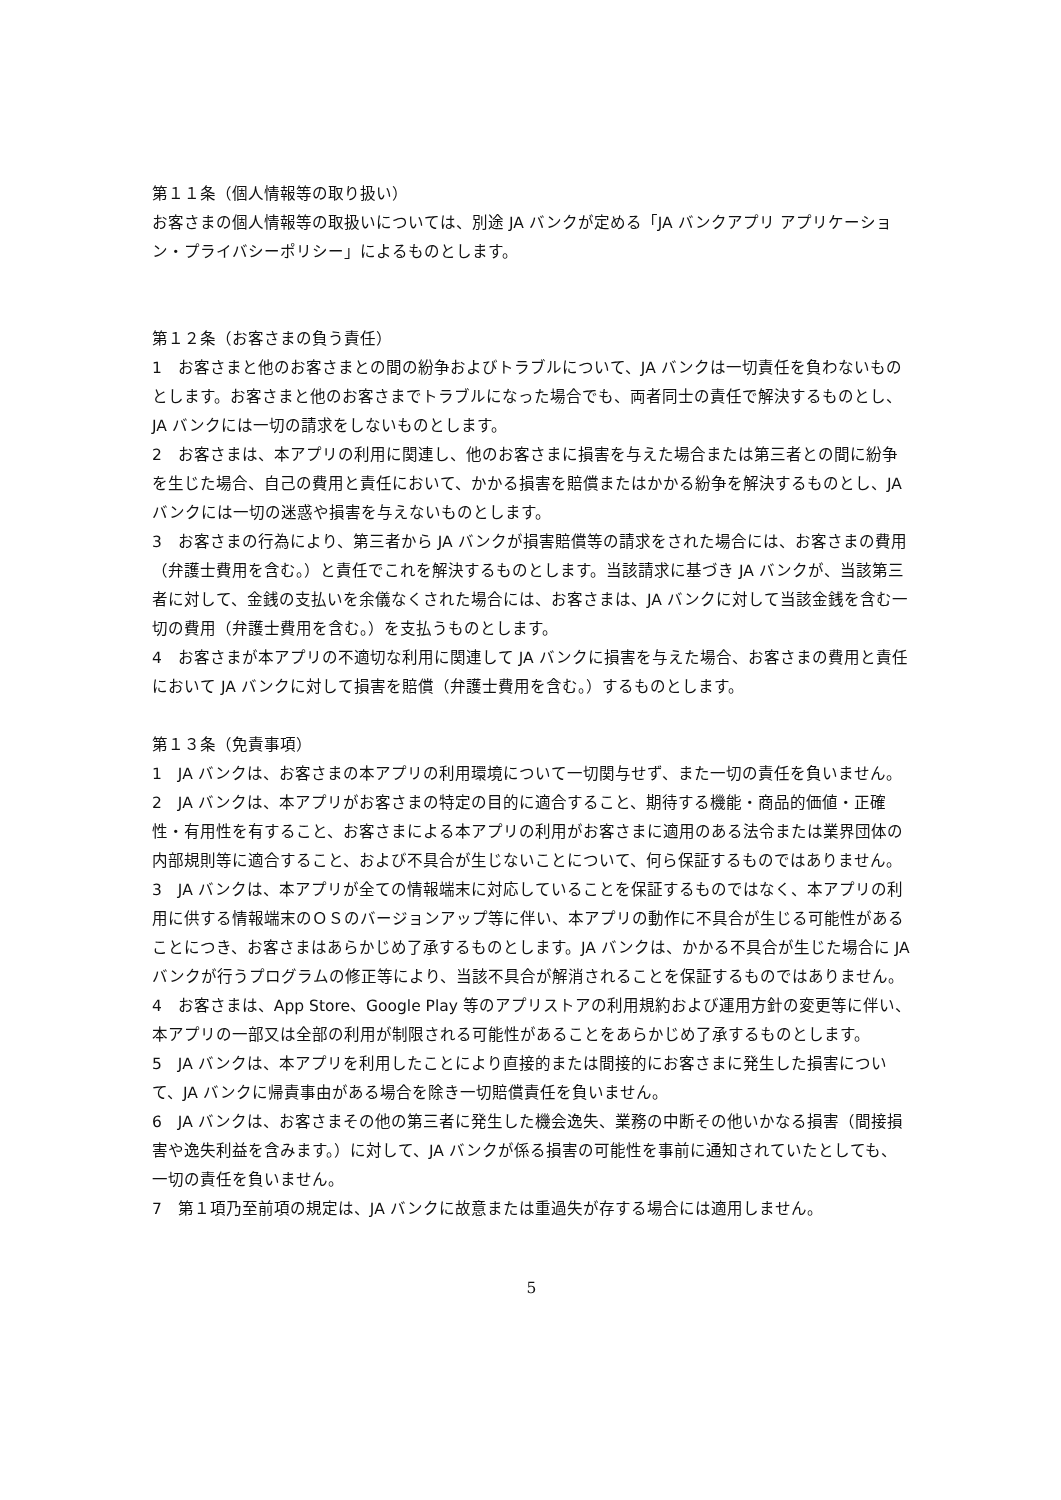第１１条（個人情報等の取り扱い）
お客さまの個人情報等の取扱いについては、別途 JA バンクが定める「JA バンクアプリ アプリケーション・プライバシーポリシー」によるものとします。
第１２条（お客さまの負う責任）
1　お客さまと他のお客さまとの間の紛争およびトラブルについて、JA バンクは一切責任を負わないものとします。お客さまと他のお客さまでトラブルになった場合でも、両者同士の責任で解決するものとし、JA バンクには一切の請求をしないものとします。
2　お客さまは、本アプリの利用に関連し、他のお客さまに損害を与えた場合または第三者との間に紛争を生じた場合、自己の費用と責任において、かかる損害を賠償またはかかる紛争を解決するものとし、JA バンクには一切の迷惑や損害を与えないものとします。
3　お客さまの行為により、第三者から JA バンクが損害賠償等の請求をされた場合には、お客さまの費用（弁護士費用を含む。）と責任でこれを解決するものとします。当該請求に基づき JA バンクが、当該第三者に対して、金銭の支払いを余儀なくされた場合には、お客さまは、JA バンクに対して当該金銭を含む一切の費用（弁護士費用を含む。）を支払うものとします。
4　お客さまが本アプリの不適切な利用に関連して JA バンクに損害を与えた場合、お客さまの費用と責任において JA バンクに対して損害を賠償（弁護士費用を含む。）するものとします。
第１３条（免責事項）
1　JA バンクは、お客さまの本アプリの利用環境について一切関与せず、また一切の責任を負いません。
2　JA バンクは、本アプリがお客さまの特定の目的に適合すること、期待する機能・商品的価値・正確性・有用性を有すること、お客さまによる本アプリの利用がお客さまに適用のある法令または業界団体の内部規則等に適合すること、および不具合が生じないことについて、何ら保証するものではありません。
3　JA バンクは、本アプリが全ての情報端末に対応していることを保証するものではなく、本アプリの利用に供する情報端末のＯＳのバージョンアップ等に伴い、本アプリの動作に不具合が生じる可能性があることにつき、お客さまはあらかじめ了承するものとします。JA バンクは、かかる不具合が生じた場合に JA バンクが行うプログラムの修正等により、当該不具合が解消されることを保証するものではありません。
4　お客さまは、App Store、Google Play 等のアプリストアの利用規約および運用方針の変更等に伴い、本アプリの一部又は全部の利用が制限される可能性があることをあらかじめ了承するものとします。
5　JA バンクは、本アプリを利用したことにより直接的または間接的にお客さまに発生した損害について、JA バンクに帰責事由がある場合を除き一切賠償責任を負いません。
6　JA バンクは、お客さまその他の第三者に発生した機会逸失、業務の中断その他いかなる損害（間接損害や逸失利益を含みます。）に対して、JA バンクが係る損害の可能性を事前に通知されていたとしても、一切の責任を負いません。
7　第１項乃至前項の規定は、JA バンクに故意または重過失が存する場合には適用しません。
5